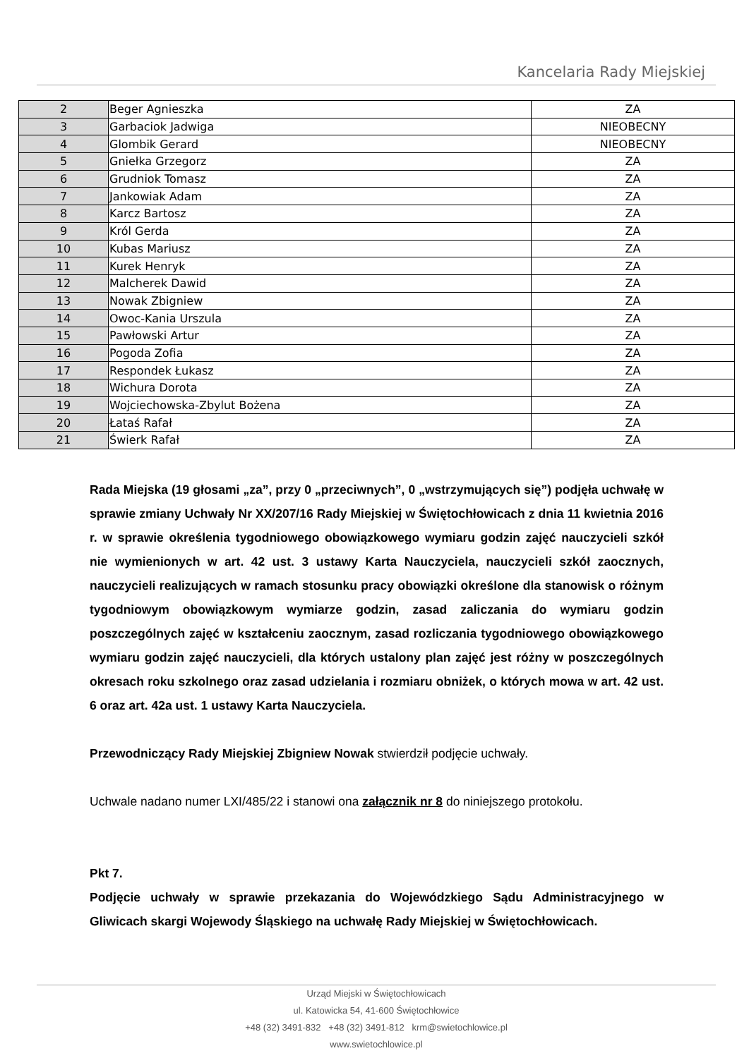Kancelaria Rady Miejskiej
| 2 | Beger Agnieszka | ZA |
| 3 | Garbaciok Jadwiga | NIEOBECNY |
| 4 | Glombik Gerard | NIEOBECNY |
| 5 | Gniełka Grzegorz | ZA |
| 6 | Grudniok Tomasz | ZA |
| 7 | Jankowiak Adam | ZA |
| 8 | Karcz Bartosz | ZA |
| 9 | Król Gerda | ZA |
| 10 | Kubas Mariusz | ZA |
| 11 | Kurek Henryk | ZA |
| 12 | Malcherek Dawid | ZA |
| 13 | Nowak Zbigniew | ZA |
| 14 | Owoc-Kania Urszula | ZA |
| 15 | Pawłowski Artur | ZA |
| 16 | Pogoda Zofia | ZA |
| 17 | Respondek Łukasz | ZA |
| 18 | Wichura Dorota | ZA |
| 19 | Wojciechowska-Zbylut Bożena | ZA |
| 20 | Łataś Rafał | ZA |
| 21 | Świerk Rafał | ZA |
Rada Miejska (19 głosami „za”, przy 0 „przeciwnych”, 0 „wstrzymujących się”) podjęła uchwałę w sprawie zmiany Uchwały Nr XX/207/16 Rady Miejskiej w Świętochłowicach z dnia 11 kwietnia 2016 r. w sprawie określenia tygodniowego obowiązkowego wymiaru godzin zajęć nauczycieli szkół nie wymienionych w art. 42 ust. 3 ustawy Karta Nauczyciela, nauczycieli szkół zaocznych, nauczycieli realizujących w ramach stosunku pracy obowiązki określone dla stanowisk o różnym tygodniowym obowiązkowym wymiarze godzin, zasad zaliczania do wymiaru godzin poszczególnych zajęć w kształceniu zaocznym, zasad rozliczania tygodniowego obowiązkowego wymiaru godzin zajęć nauczycieli, dla których ustalony plan zajęć jest różny w poszczególnych okresach roku szkolnego oraz zasad udzielania i rozmiaru obniżek, o których mowa w art. 42 ust. 6 oraz art. 42a ust. 1 ustawy Karta Nauczyciela.
Przewodniczący Rady Miejskiej Zbigniew Nowak stwierdził podjęcie uchwały.
Uchwale nadano numer LXI/485/22 i stanowi ona załącznik nr 8 do niniejszego protokołu.
Pkt 7.
Podjęcie uchwały w sprawie przekazania do Wojewódzkiego Sądu Administracyjnego w Gliwicach skargi Wojewody Śląskiego na uchwałę Rady Miejskiej w Świętochłowicach.
Urząd Miejski w Świętochłowicach
ul. Katowicka 54, 41-600 Świętochłowice
+48 (32) 3491-832 +48 (32) 3491-812 krm@swietochlowice.pl
www.swietochlowice.pl